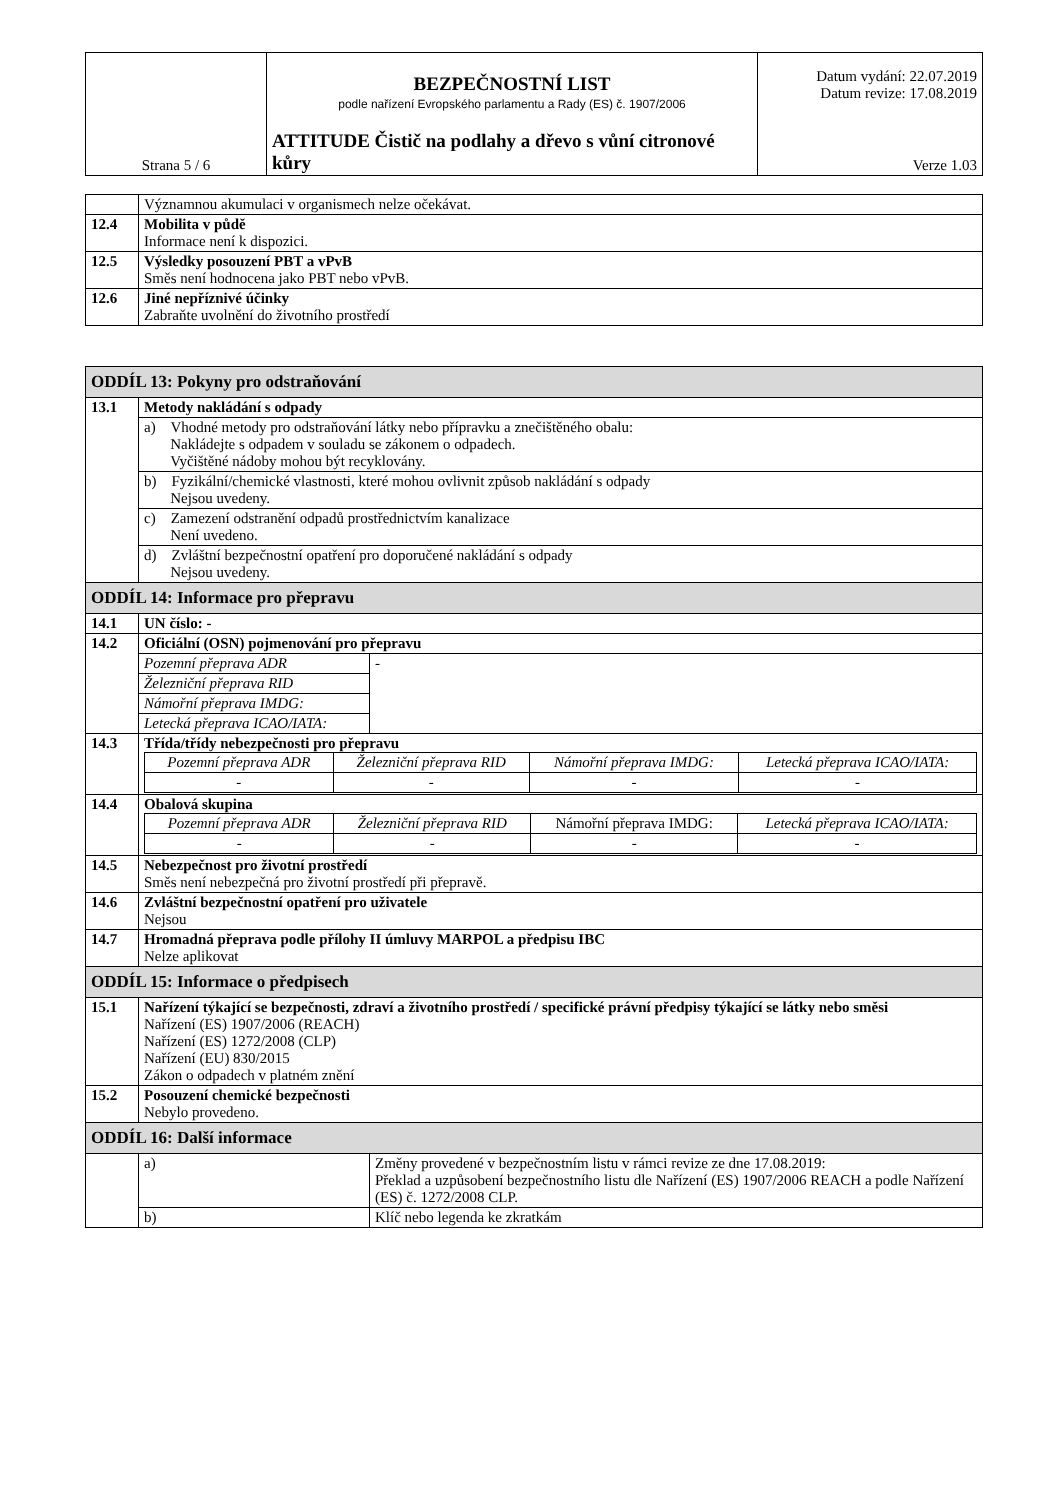| Strana 5 / 6 | BEZPEČNOSTNÍ LIST podle nařízení Evropského parlamentu a Rady (ES) č. 1907/2006 ATTITUDE Čistič na podlahy a dřevo s vůní citronové kůry | Datum vydání: 22.07.2019 Datum revize: 17.08.2019 Verze 1.03 |
| | Významnou akumulaci v organismech nelze očekávat. |
| 12.4 | Mobilita v půdě Informace není k dispozici. |
| 12.5 | Výsledky posouzení PBT a vPvB Směs není hodnocena jako PBT nebo vPvB. |
| 12.6 | Jiné nepříznivé účinky Zabraňte uvolnění do životního prostředí |
| ODDÍL 13: Pokyny pro odstraňování | | |
| 13.1 | Metody nakládání s odpady | |
| | a) Vhodné metody pro odstraňování látky nebo přípravku a znečištěného obalu: Nakládejte s odpadem v souladu se zákonem o odpadech. Vyčištěné nádoby mohou být recyklovány. | |
| | b) Fyzikální/chemické vlastnosti, které mohou ovlivnit způsob nakládání s odpady Nejsou uvedeny. | |
| | c) Zamezení odstranění odpadů prostřednictvím kanalizace Není uvedeno. | |
| | d) Zvláštní bezpečnostní opatření pro doporučené nakládání s odpady Nejsou uvedeny. | |
| ODDÍL 14: Informace pro přepravu | | |
| 14.1 | UN číslo: - | |
| 14.2 | Oficiální (OSN) pojmenování pro přepravu | |
| | Pozemní přeprava ADR | - |
| | Železniční přeprava RID | |
| | Námořní přeprava IMDG: | |
| | Letecká přeprava ICAO/IATA: | |
| 14.3 | Třída/třídy nebezpečnosti pro přepravu / Pozemní přeprava ADR / Železniční přeprava RID / Námořní přeprava IMDG: / Letecká přeprava ICAO/IATA: / / - / - / - / - / | |
| 14.4 | Obalová skupina / Pozemní přeprava ADR / Železniční přeprava RID / Námořní přeprava IMDG: / Letecká přeprava ICAO/IATA: / / - / - / - / - / | |
| 14.5 | Nebezpečnost pro životní prostředí Směs není nebezpečná pro životní prostředí při přepravě. | |
| 14.6 | Zvláštní bezpečnostní opatření pro uživatele Nejsou | |
| 14.7 | Hromadná přeprava podle přílohy II úmluvy MARPOL a předpisu IBC Nelze aplikovat | |
| ODDÍL 15: Informace o předpisech | | |
| 15.1 | Nařízení týkající se bezpečnosti, zdraví a životního prostředí / specifické právní předpisy týkající se látky nebo směsi Nařízení (ES) 1907/2006 (REACH) Nařízení (ES) 1272/2008 (CLP) Nařízení (EU) 830/2015 Zákon o odpadech v platném znění | |
| 15.2 | Posouzení chemické bezpečnosti Nebylo provedeno. | |
| ODDÍL 16: Další informace | | |
| | a) | Změny provedené v bezpečnostním listu v rámci revize ze dne 17.08.2019: Překlad a uzpůsobení bezpečnostního listu dle Nařízení (ES) 1907/2006 REACH a podle Nařízení (ES) č. 1272/2008 CLP. |
| | b) | Klíč nebo legenda ke zkratkám |